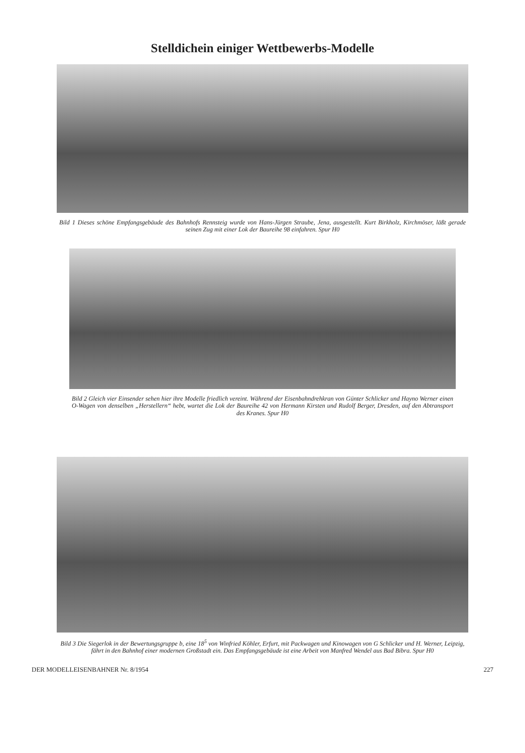Stelldichein einiger Wettbewerbs-Modelle
Bild 1 Dieses schöne Empfangsgebäude des Bahnhofs Rennsteig wurde von Hans-Jürgen Straube, Jena, ausgestellt. Kurt Birkholz, Kirchmöser, läßt gerade seinen Zug mit einer Lok der Baureihe 98 einfahren. Spur H0
Bild 2 Gleich vier Einsender sehen hier ihre Modelle friedlich vereint. Während der Eisenbahndrehkran von Günter Schlicker und Hayno Werner einen O-Wagen von denselben „Herstellern“ hebt, wartet die Lok der Baureihe 42 von Hermann Kirsten und Rudolf Berger, Dresden, auf den Abtransport des Kranes. Spur H0
Bild 3 Die Siegerlok in der Bewertungsgruppe b, eine 18<sup>5</sup> von Winfried Köhler, Erfurt, mit Packwagen und Kinowagen von G Schlicker und H. Werner, Leipzig, fährt in den Bahnhof einer modernen Großstadt ein. Das Empfangsgebäude ist eine Arbeit von Manfred Wendel aus Bad Bibra. Spur H0
DER MODELLEISENBAHNER Nr. 8/1954 227